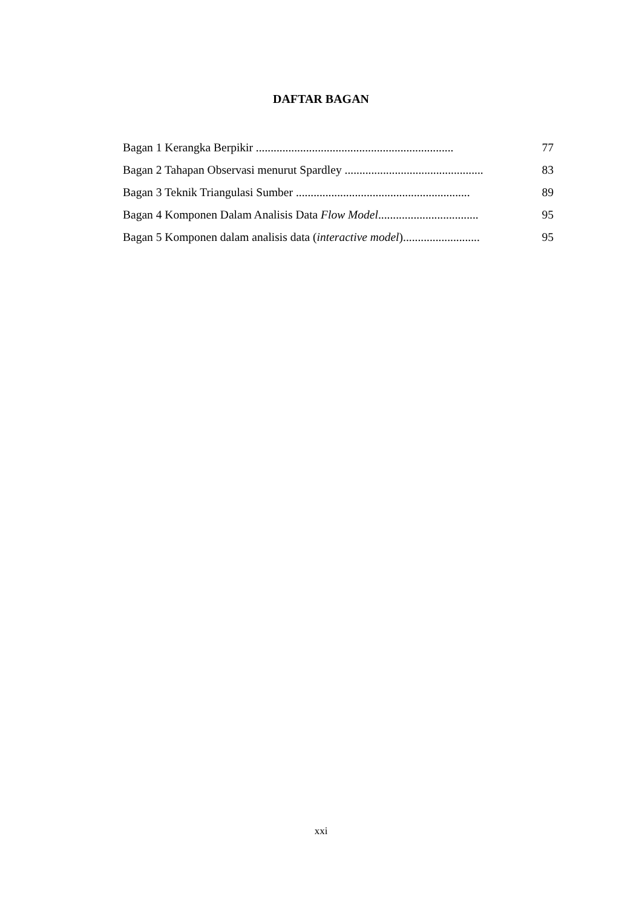DAFTAR BAGAN
Bagan 1 Kerangka Berpikir ................................................................... 77
Bagan 2 Tahapan Observasi menurut Spardley ............................................... 83
Bagan 3 Teknik Triangulasi Sumber ........................................................... 89
Bagan 4 Komponen Dalam Analisis Data Flow Model.................................. 95
Bagan 5 Komponen dalam analisis data (interactive model).......................... 95
xxi